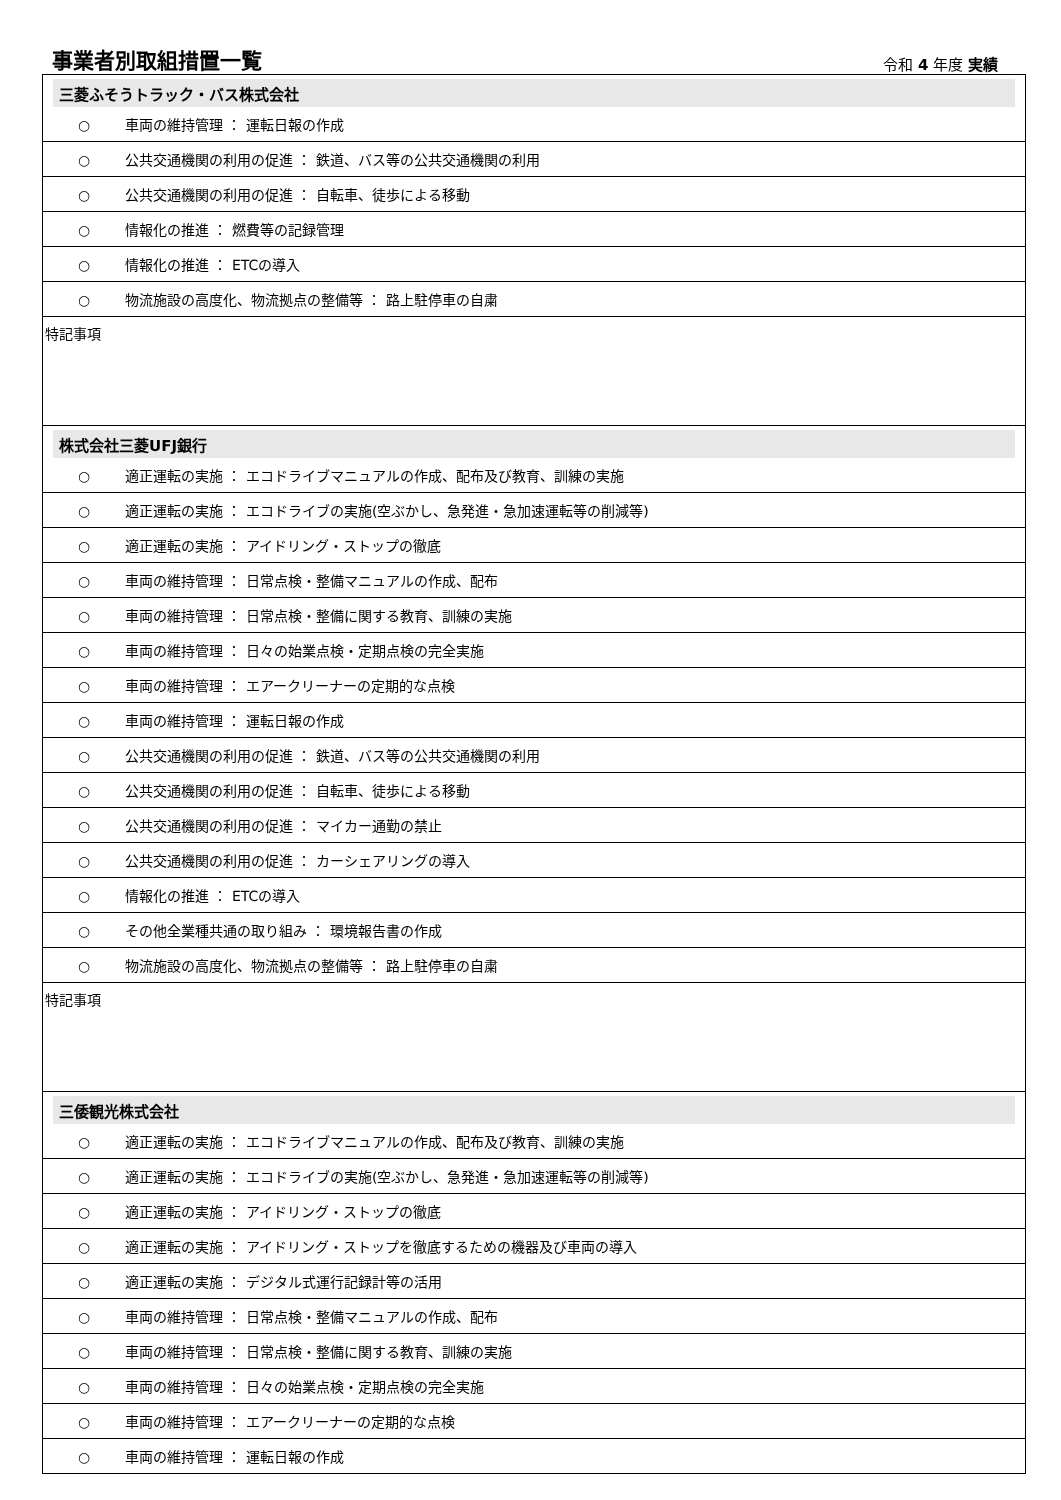事業者別取組措置一覧
令和 4 年度 実績
| 三菱ふそうトラック・バス株式会社 |
| ○ 車両の維持管理 ： 運転日報の作成 |
| ○ 公共交通機関の利用の促進 ： 鉄道、バス等の公共交通機関の利用 |
| ○ 公共交通機関の利用の促進 ： 自転車、徒歩による移動 |
| ○ 情報化の推進 ： 燃費等の記録管理 |
| ○ 情報化の推進 ： ETCの導入 |
| ○ 物流施設の高度化、物流拠点の整備等 ： 路上駐停車の自粛 |
| 特記事項 |
| 株式会社三菱UFJ銀行 |
| ○ 適正運転の実施 ： エコドライブマニュアルの作成、配布及び教育、訓練の実施 |
| ○ 適正運転の実施 ： エコドライブの実施(空ぶかし、急発進・急加速運転等の削減等) |
| ○ 適正運転の実施 ： アイドリング・ストップの徹底 |
| ○ 車両の維持管理 ： 日常点検・整備マニュアルの作成、配布 |
| ○ 車両の維持管理 ： 日常点検・整備に関する教育、訓練の実施 |
| ○ 車両の維持管理 ： 日々の始業点検・定期点検の完全実施 |
| ○ 車両の維持管理 ： エアークリーナーの定期的な点検 |
| ○ 車両の維持管理 ： 運転日報の作成 |
| ○ 公共交通機関の利用の促進 ： 鉄道、バス等の公共交通機関の利用 |
| ○ 公共交通機関の利用の促進 ： 自転車、徒歩による移動 |
| ○ 公共交通機関の利用の促進 ： マイカー通勤の禁止 |
| ○ 公共交通機関の利用の促進 ： カーシェアリングの導入 |
| ○ 情報化の推進 ： ETCの導入 |
| ○ その他全業種共通の取り組み ： 環境報告書の作成 |
| ○ 物流施設の高度化、物流拠点の整備等 ： 路上駐停車の自粛 |
| 特記事項 |
| 三倭観光株式会社 |
| ○ 適正運転の実施 ： エコドライブマニュアルの作成、配布及び教育、訓練の実施 |
| ○ 適正運転の実施 ： エコドライブの実施(空ぶかし、急発進・急加速運転等の削減等) |
| ○ 適正運転の実施 ： アイドリング・ストップの徹底 |
| ○ 適正運転の実施 ： アイドリング・ストップを徹底するための機器及び車両の導入 |
| ○ 適正運転の実施 ： デジタル式運行記録計等の活用 |
| ○ 車両の維持管理 ： 日常点検・整備マニュアルの作成、配布 |
| ○ 車両の維持管理 ： 日常点検・整備に関する教育、訓練の実施 |
| ○ 車両の維持管理 ： 日々の始業点検・定期点検の完全実施 |
| ○ 車両の維持管理 ： エアークリーナーの定期的な点検 |
| ○ 車両の維持管理 ： 運転日報の作成 |